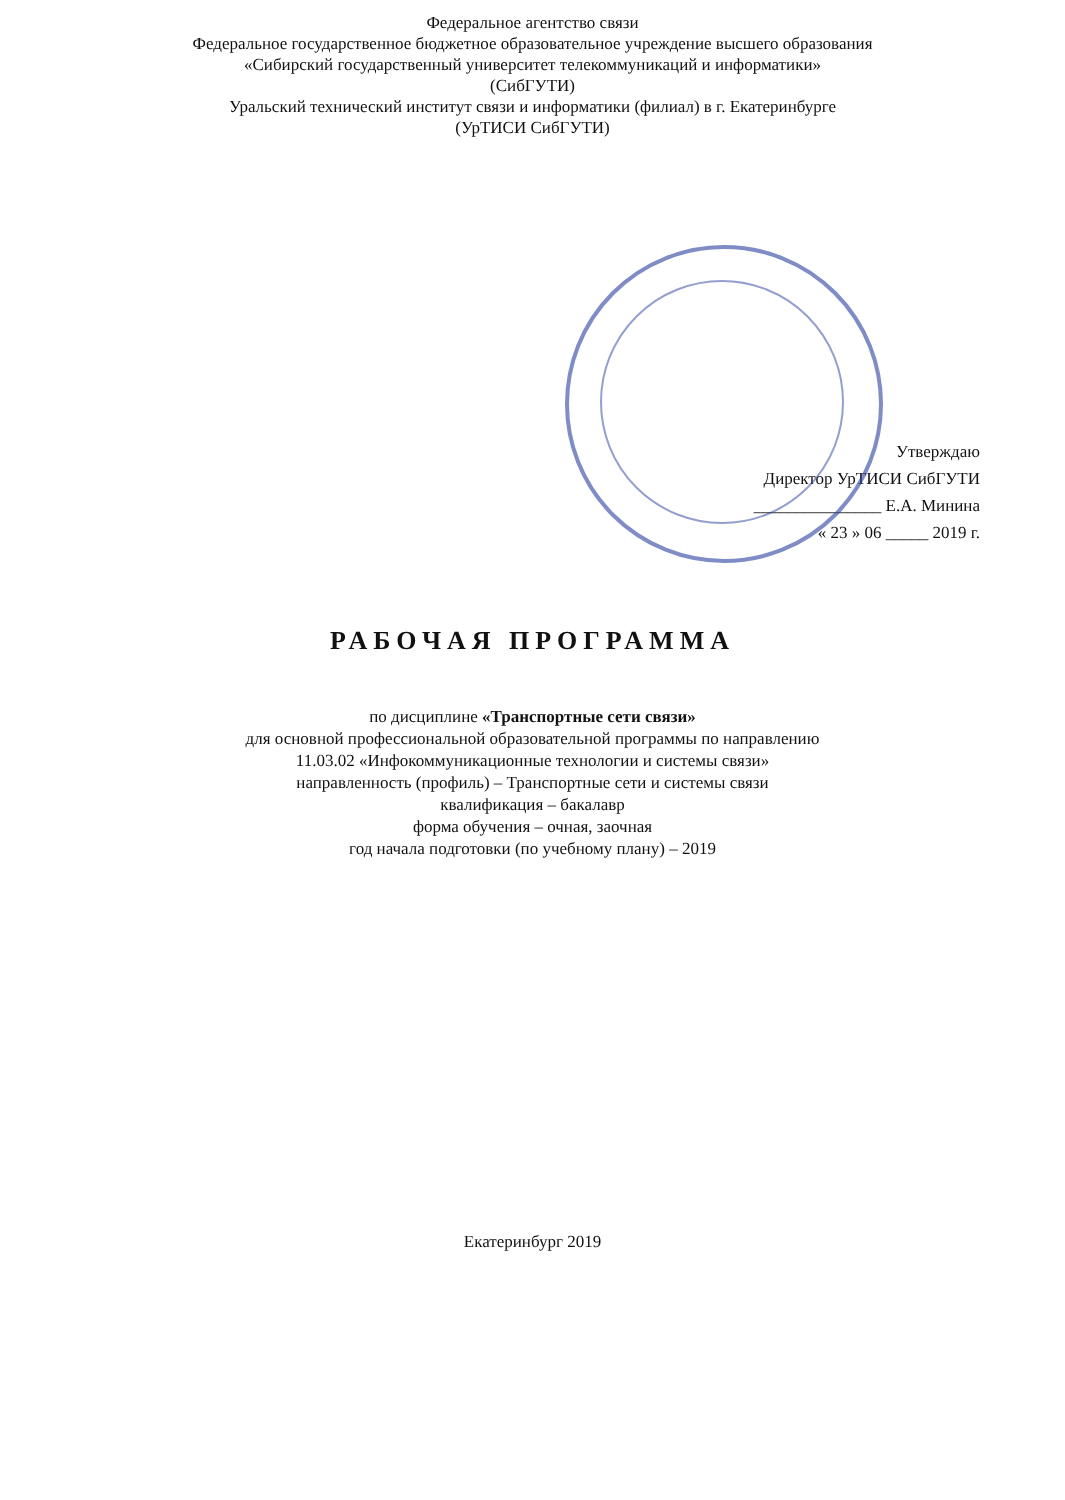Федеральное агентство связи
Федеральное государственное бюджетное образовательное учреждение высшего образования
«Сибирский государственный университет телекоммуникаций и информатики»
(СибГУТИ)
Уральский технический институт связи и информатики (филиал) в г. Екатеринбурге
(УрТИСИ СибГУТИ)
Утверждаю
Директор УрТИСИ СибГУТИ
_______________ Е.А. Минина
« 23 » 06 _____ 2019 г.
РАБОЧАЯ ПРОГРАММА
по дисциплине «Транспортные сети связи»
для основной профессиональной образовательной программы по направлению
11.03.02 «Инфокоммуникационные технологии и системы связи»
направленность (профиль) – Транспортные сети и системы связи
квалификация – бакалавр
форма обучения – очная, заочная
год начала подготовки (по учебному плану) – 2019
Екатеринбург 2019